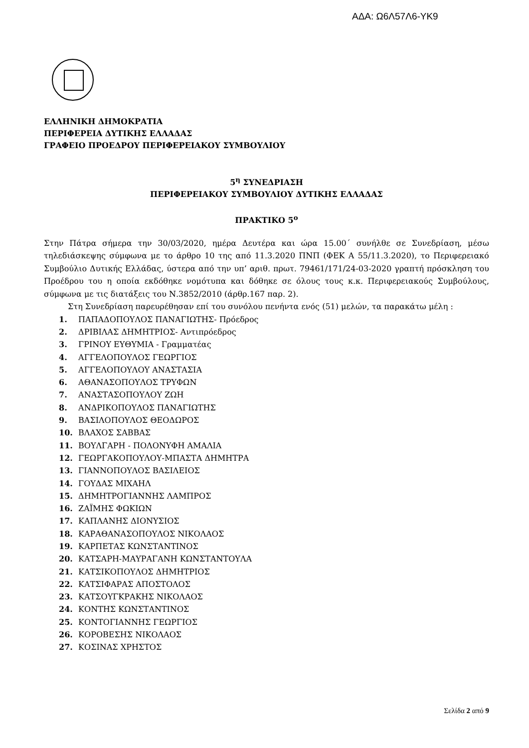ΑΔΑ: Ω6Λ57Λ6-ΥΚ9
ΕΛΛΗΝΙΚΗ ΔΗΜΟΚΡΑΤΙΑ
ΠΕΡΙΦΕΡΕΙΑ ΔΥΤΙΚΗΣ ΕΛΛΑΔΑΣ
ΓΡΑΦΕΙΟ ΠΡΟΕΔΡΟΥ ΠΕΡΙΦΕΡΕΙΑΚΟΥ ΣΥΜΒΟΥΛΙΟΥ
5<sup>η</sup> ΣΥΝΕΔΡΙΑΣΗ
ΠΕΡΙΦΕΡΕΙΑΚΟΥ ΣΥΜΒΟΥΛΙΟΥ ΔΥΤΙΚΗΣ ΕΛΛΑΔΑΣ
ΠΡΑΚΤΙΚΟ 5<sup>ο</sup>
Στην Πάτρα σήμερα την 30/03/2020, ημέρα Δευτέρα και ώρα 15.00΄ συνήλθε σε Συνεδρίαση, μέσω τηλεδιάσκεψης σύμφωνα με το άρθρο 10 της από 11.3.2020 ΠΝΠ (ΦΕΚ Α 55/11.3.2020), το Περιφερειακό Συμβούλιο Δυτικής Ελλάδας, ύστερα από την υπ’ αριθ. πρωτ. 79461/171/24-03-2020 γραπτή πρόσκληση του Προέδρου του η οποία εκδόθηκε νομότυπα και δόθηκε σε όλους τους κ.κ. Περιφερειακούς Συμβούλους, σύμφωνα με τις διατάξεις του Ν.3852/2010 (άρθρ.167 παρ. 2).
Στη Συνεδρίαση παρευρέθησαν επί του συνόλου πενήντα ενός (51) μελών, τα παρακάτω μέλη :
1. ΠΑΠΑΔΟΠΟΥΛΟΣ ΠΑΝΑΓΙΩΤΗΣ- Πρόεδρος
2. ΔΡΙΒΙΛΑΣ ΔΗΜΗΤΡΙΟΣ- Αντιπρόεδρος
3. ΓΡΙΝΟΥ ΕΥΘΥΜΙΑ - Γραμματέας
4. ΑΓΓΕΛΟΠΟΥΛΟΣ ΓΕΩΡΓΙΟΣ
5. ΑΓΓΕΛΟΠΟΥΛΟΥ ΑΝΑΣΤΑΣΙΑ
6. ΑΘΑΝΑΣΟΠΟΥΛΟΣ ΤΡΥΦΩΝ
7. ΑΝΑΣΤΑΣΟΠΟΥΛΟΥ ΖΩΗ
8. ΑΝΔΡΙΚΟΠΟΥΛΟΣ ΠΑΝΑΓΙΩΤΗΣ
9. ΒΑΣΙΛΟΠΟΥΛΟΣ ΘΕΟΔΩΡΟΣ
10. ΒΛΑΧΟΣ ΣΑΒΒΑΣ
11. ΒΟΥΛΓΑΡΗ - ΠΟΛΟΝΥΦΗ ΑΜΑΛΙΑ
12. ΓΕΩΡΓΑΚΟΠΟΥΛΟΥ-ΜΠΑΣΤΑ ΔΗΜΗΤΡΑ
13. ΓΙΑΝΝΟΠΟΥΛΟΣ ΒΑΣΙΛΕΙΟΣ
14. ΓΟΥΔΑΣ ΜΙΧΑΗΛ
15. ΔΗΜΗΤΡΟΓΙΑΝΝΗΣ ΛΑΜΠΡΟΣ
16. ΖΑΪΜΗΣ ΦΩΚΙΩΝ
17. ΚΑΠΛΑΝΗΣ ΔΙΟΝΥΣΙΟΣ
18. ΚΑΡΑΘΑΝΑΣΟΠΟΥΛΟΣ ΝΙΚΟΛΑΟΣ
19. ΚΑΡΠΕΤΑΣ ΚΩΝΣΤΑΝΤΙΝΟΣ
20. ΚΑΤΣΑΡΗ-ΜΑΥΡΑΓΑΝΗ ΚΩΝΣΤΑΝΤΟΥΛΑ
21. ΚΑΤΣΙΚΟΠΟΥΛΟΣ ΔΗΜΗΤΡΙΟΣ
22. ΚΑΤΣΙΦΑΡΑΣ ΑΠΟΣΤΟΛΟΣ
23. ΚΑΤΣΟΥΓΚΡΑΚΗΣ ΝΙΚΟΛΑΟΣ
24. ΚΟΝΤΗΣ ΚΩΝΣΤΑΝΤΙΝΟΣ
25. ΚΟΝΤΟΓΙΑΝΝΗΣ ΓΕΩΡΓΙΟΣ
26. ΚΟΡΟΒΕΣΗΣ ΝΙΚΟΛΑΟΣ
27. ΚΟΣΙΝΑΣ ΧΡΗΣΤΟΣ
Σελίδα 2 από 9